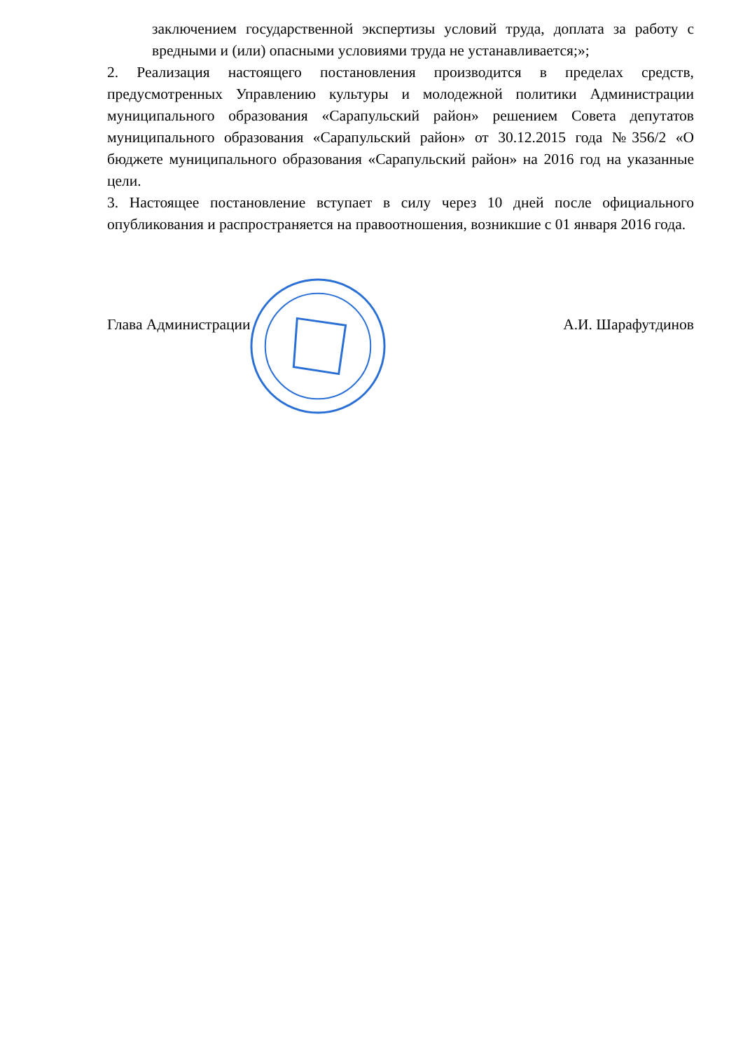заключением государственной экспертизы условий труда, доплата за работу с вредными и (или) опасными условиями труда не устанавливается;»;
2. Реализация настоящего постановления производится в пределах средств, предусмотренных Управлению культуры и молодежной политики Администрации муниципального образования «Сарапульский район» решением Совета депутатов муниципального образования «Сарапульский район» от 30.12.2015 года №356/2 «О бюджете муниципального образования «Сарапульский район» на 2016 год на указанные цели.
3. Настоящее постановление вступает в силу через 10 дней после официального опубликования и распространяется на правоотношения, возникшие с 01 января 2016 года.
Глава Администрации А.И. Шарафутдинов